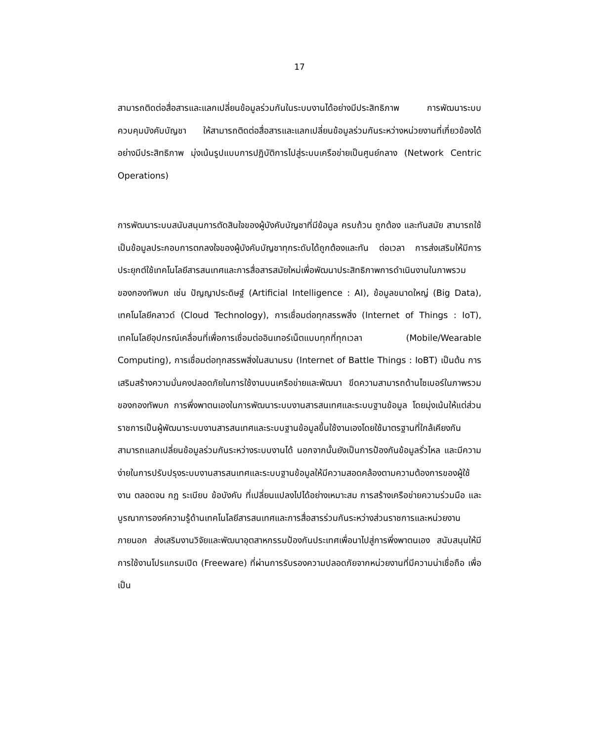17
สามารถติดต่อสื่อสารและแลกเปลี่ยนข้อมูลร่วมกันในระบบงานได้อย่างมีประสิทธิภาพ การพัฒนาระบบควบคุมบังคับบัญชา ให้สามารถติดต่อสื่อสารและแลกเปลี่ยนข้อมูลร่วมกันระหว่างหน่วยงานที่เกี่ยวข้องได้อย่างมีประสิทธิภาพ มุ่งเน้นรูปแบบการปฏิบัติการไปสู่ระบบเครือข่ายเป็นศูนย์กลาง (Network Centric Operations)
การพัฒนาระบบสนับสนุนการตัดสินใจของผู้บังคับบัญชาที่มีข้อมูล ครบถ้วน ถูกต้อง และทันสมัย สามารถใช้เป็นข้อมูลประกอบการตกลงใจของผู้บังคับบัญชาทุกระดับได้ถูกต้องและทัน ต่อเวลา การส่งเสริมให้มีการประยุกต์ใช้เทคโนโลยีสารสนเทศและการสื่อสารสมัยใหม่เพื่อพัฒนาประสิทธิภาพการดำเนินงานในภาพรวมของกองทัพบก เช่น ปัญญาประดิษฐ์ (Artificial Intelligence : AI), ข้อมูลขนาดใหญ่ (Big Data), เทคโนโลยีคลาวด์ (Cloud Technology), การเชื่อมต่อทุกสรรพสิ่ง (Internet of Things : IoT), เทคโนโลยีอุปกรณ์เคลื่อนที่เพื่อการเชื่อมต่ออินเทอร์เน็ตแบบทุกที่ทุกเวลา (Mobile/Wearable Computing), การเชื่อมต่อทุกสรรพสิ่งในสนามรบ (Internet of Battle Things : IoBT) เป็นต้น การเสริมสร้างความมั่นคงปลอดภัยในการใช้งานบนเครือข่ายและพัฒนา ขีดความสามารถด้านไซเบอร์ในภาพรวมของกองทัพบก การพึ่งพาตนเองในการพัฒนาระบบงานสารสนเทศและระบบฐานข้อมูล โดยมุ่งเน้นให้แต่ส่วนราชการเป็นผู้พัฒนาระบบงานสารสนเทศและระบบฐานข้อมูลขึ้นใช้งานเองโดยใช้มาตรฐานที่ใกล้เคียงกัน สามารถแลกเปลี่ยนข้อมูลร่วมกันระหว่างระบบงานได้ นอกจากนั้นยังเป็นการป้องกันข้อมูลรั่วไหล และมีความง่ายในการปรับปรุงระบบงานสารสนเทศและระบบฐานข้อมูลให้มีความสอดคล้องตามความต้องการของผู้ใช้งาน ตลอดจน กฎ ระเบียบ ข้อบังคับ ที่เปลี่ยนแปลงไปได้อย่างเหมาะสม การสร้างเครือข่ายความร่วมมือ และบูรณาการองค์ความรู้ด้านเทคโนโลยีสารสนเทศและการสื่อสารร่วมกันระหว่างส่วนราชการและหน่วยงานภายนอก ส่งเสริมงานวิจัยและพัฒนาอุตสาหกรรมป้องกันประเทศเพื่อนาไปสู่การพึ่งพาตนเอง สนับสนุนให้มีการใช้งานโปรแกรมเปิด (Freeware) ที่ผ่านการรับรองความปลอดภัยจากหน่วยงานที่มีความน่าเชื่อถือ เพื่อเป็น